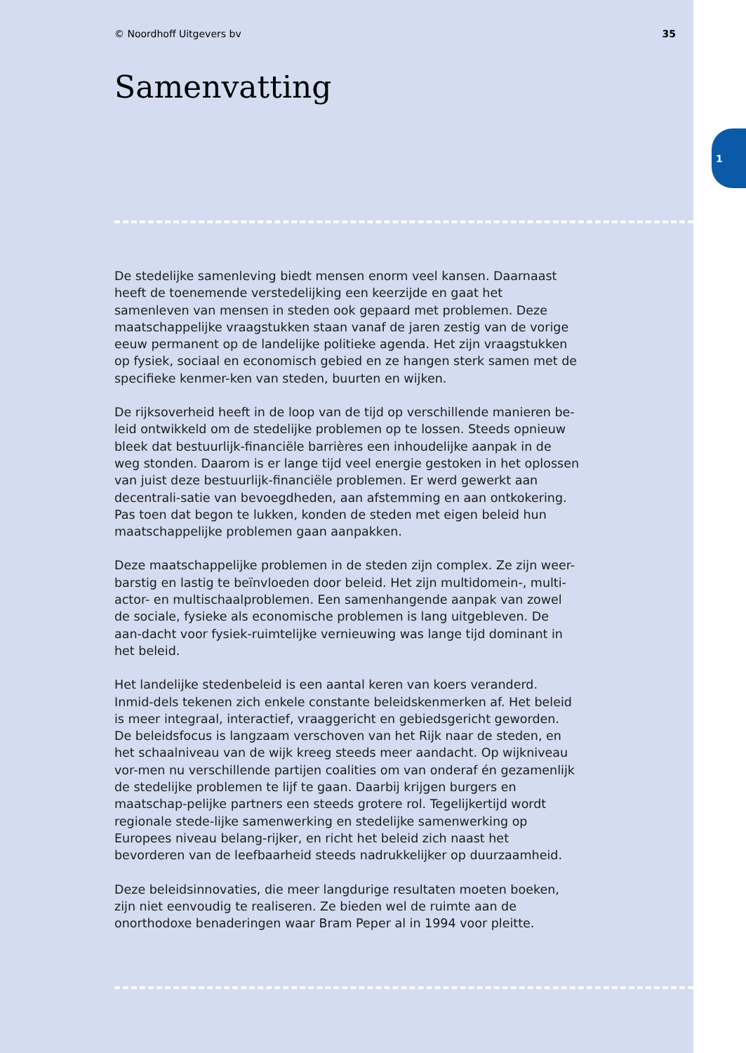1
© Noordhoff Uitgevers bv 35
Samenvatting
De stedelijke samenleving biedt mensen enorm veel kansen. Daarnaast heeft de toenemende verstedelijking een keerzijde en gaat het samenleven van mensen in steden ook gepaard met problemen. Deze maatschappelijke vraagstukken staan vanaf de jaren zestig van de vorige eeuw permanent op de landelijke politieke agenda. Het zijn vraagstukken op fysiek, sociaal en economisch gebied en ze hangen sterk samen met de specifieke kenmer-ken van steden, buurten en wijken.
De rijksoverheid heeft in de loop van de tijd op verschillende manieren be-leid ontwikkeld om de stedelijke problemen op te lossen. Steeds opnieuw bleek dat bestuurlijk-financiële barrières een inhoudelijke aanpak in de weg stonden. Daarom is er lange tijd veel energie gestoken in het oplossen van juist deze bestuurlijk-financiële problemen. Er werd gewerkt aan decentrali-satie van bevoegdheden, aan afstemming en aan ontkokering. Pas toen dat begon te lukken, konden de steden met eigen beleid hun maatschappelijke problemen gaan aanpakken.
Deze maatschappelijke problemen in de steden zijn complex. Ze zijn weer-barstig en lastig te beïnvloeden door beleid. Het zijn multidomein-, multi-actor- en multischaalproblemen. Een samenhangende aanpak van zowel de sociale, fysieke als economische problemen is lang uitgebleven. De aan-dacht voor fysiek-ruimtelijke vernieuwing was lange tijd dominant in het beleid.
Het landelijke stedenbeleid is een aantal keren van koers veranderd. Inmid-dels tekenen zich enkele constante beleidskenmerken af. Het beleid is meer integraal, interactief, vraaggericht en gebiedsgericht geworden. De beleidsfocus is langzaam verschoven van het Rijk naar de steden, en het schaalniveau van de wijk kreeg steeds meer aandacht. Op wijkniveau vor-men nu verschillende partijen coalities om van onderaf én gezamenlijk de stedelijke problemen te lijf te gaan. Daarbij krijgen burgers en maatschap-pelijke partners een steeds grotere rol. Tegelijkertijd wordt regionale stede-lijke samenwerking en stedelijke samenwerking op Europees niveau belang-rijker, en richt het beleid zich naast het bevorderen van de leefbaarheid steeds nadrukkelijker op duurzaamheid.
Deze beleidsinnovaties, die meer langdurige resultaten moeten boeken, zijn niet eenvoudig te realiseren. Ze bieden wel de ruimte aan de onorthodoxe benaderingen waar Bram Peper al in 1994 voor pleitte.